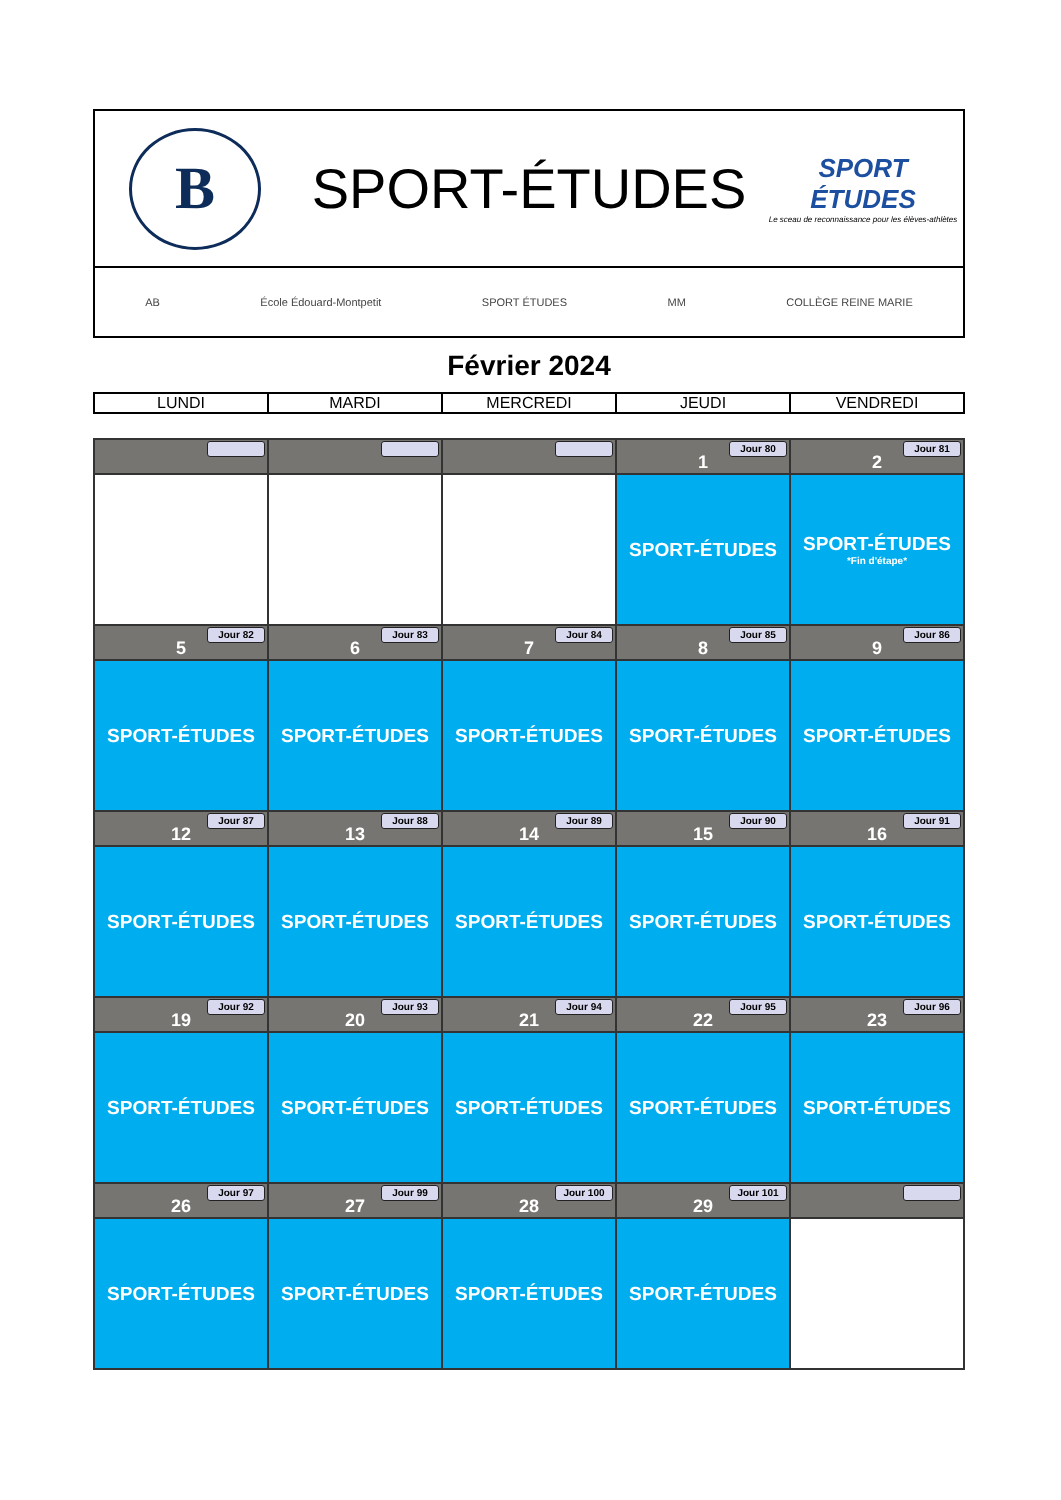B
SPORT-ÉTUDES
SPORT
ÉTUDES
Le sceau de reconnaissance pour les élèves-athlètes
AB École Édouard-Montpetit SPORT ÉTUDES MM COLLÈGE REINE MARIE
Février 2024
| LUNDI | MARDI | MERCREDI | JEUDI | VENDREDI |
| | | | Jour 80 1 | Jour 81 2 |
| | | | SPORT-ÉTUDES | SPORT-ÉTUDES *Fin d'étape* |
| Jour 82 5 | Jour 83 6 | Jour 84 7 | Jour 85 8 | Jour 86 9 |
| SPORT-ÉTUDES | SPORT-ÉTUDES | SPORT-ÉTUDES | SPORT-ÉTUDES | SPORT-ÉTUDES |
| Jour 87 12 | Jour 88 13 | Jour 89 14 | Jour 90 15 | Jour 91 16 |
| SPORT-ÉTUDES | SPORT-ÉTUDES | SPORT-ÉTUDES | SPORT-ÉTUDES | SPORT-ÉTUDES |
| Jour 92 19 | Jour 93 20 | Jour 94 21 | Jour 95 22 | Jour 96 23 |
| SPORT-ÉTUDES | SPORT-ÉTUDES | SPORT-ÉTUDES | SPORT-ÉTUDES | SPORT-ÉTUDES |
| Jour 97 26 | Jour 99 27 | Jour 100 28 | Jour 101 29 | |
| SPORT-ÉTUDES | SPORT-ÉTUDES | SPORT-ÉTUDES | SPORT-ÉTUDES | |